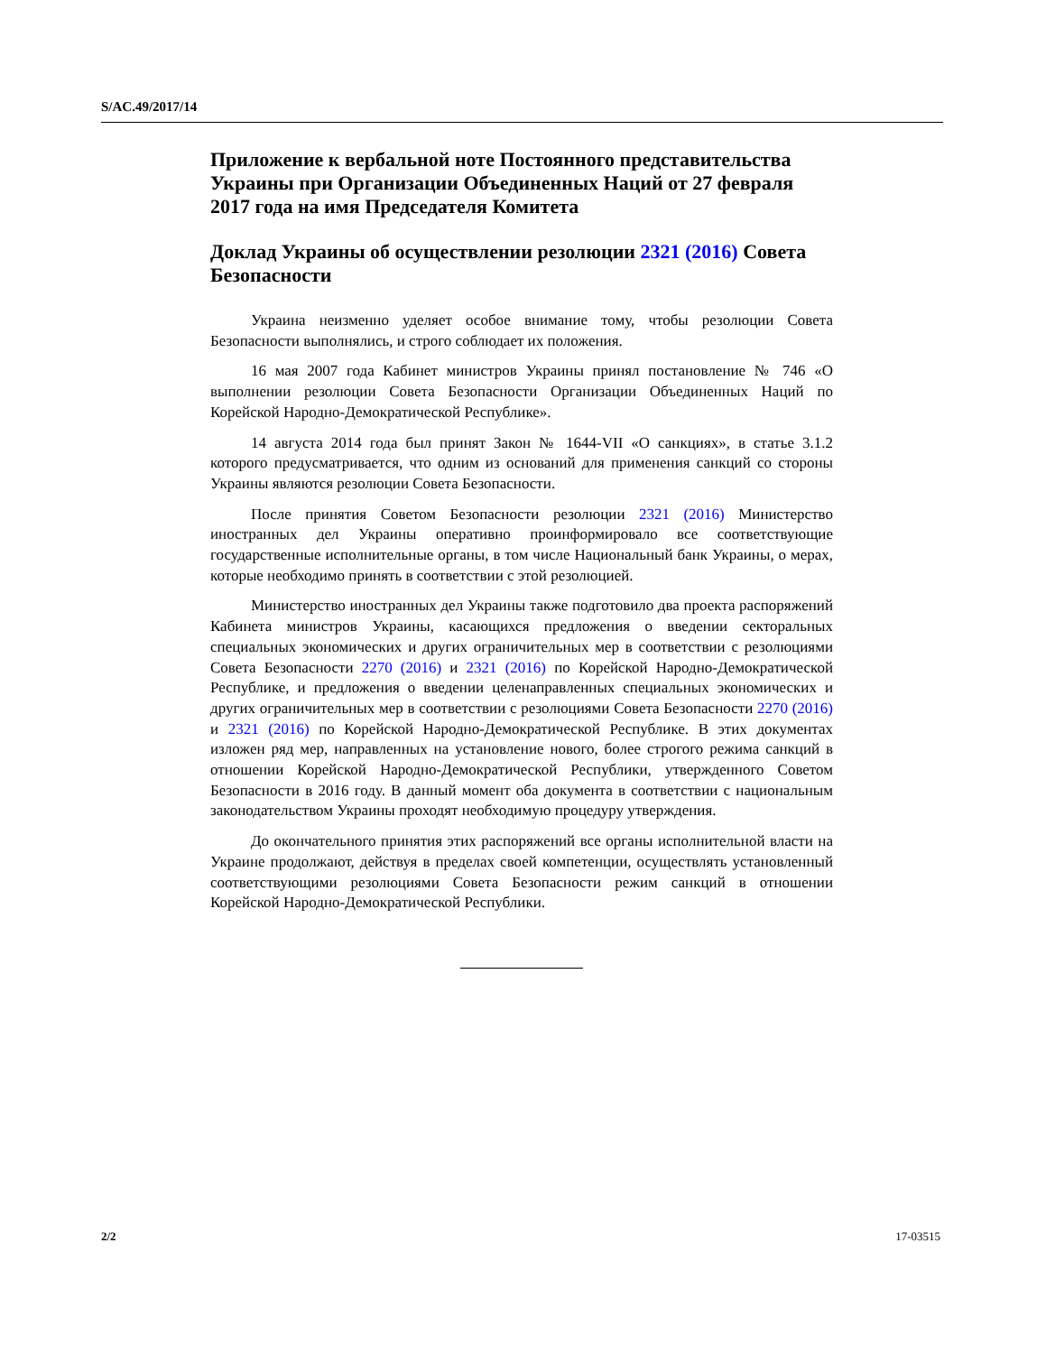S/AC.49/2017/14
Приложение к вербальной ноте Постоянного представительства Украины при Организации Объединенных Наций от 27 февраля 2017 года на имя Председателя Комитета
Доклад Украины об осуществлении резолюции 2321 (2016) Совета Безопасности
Украина неизменно уделяет особое внимание тому, чтобы резолюции Совета Безопасности выполнялись, и строго соблюдает их положения.
16 мая 2007 года Кабинет министров Украины принял постановление № 746 «О выполнении резолюции Совета Безопасности Организации Объединенных Наций по Корейской Народно-Демократической Республике».
14 августа 2014 года был принят Закон № 1644-VII «О санкциях», в статье 3.1.2 которого предусматривается, что одним из оснований для применения санкций со стороны Украины являются резолюции Совета Безопасности.
После принятия Советом Безопасности резолюции 2321 (2016) Министерство иностранных дел Украины оперативно проинформировало все соответствующие государственные исполнительные органы, в том числе Национальный банк Украины, о мерах, которые необходимо принять в соответствии с этой резолюцией.
Министерство иностранных дел Украины также подготовило два проекта распоряжений Кабинета министров Украины, касающихся предложения о введении секторальных специальных экономических и других ограничительных мер в соответствии с резолюциями Совета Безопасности 2270 (2016) и 2321 (2016) по Корейской Народно-Демократической Республике, и предложения о введении целенаправленных специальных экономических и других ограничительных мер в соответствии с резолюциями Совета Безопасности 2270 (2016) и 2321 (2016) по Корейской Народно-Демократической Республике. В этих документах изложен ряд мер, направленных на установление нового, более строгого режима санкций в отношении Корейской Народно-Демократической Республики, утвержденного Советом Безопасности в 2016 году. В данный момент оба документа в соответствии с национальным законодательством Украины проходят необходимую процедуру утверждения.
До окончательного принятия этих распоряжений все органы исполнительной власти на Украине продолжают, действуя в пределах своей компетенции, осуществлять установленный соответствующими резолюциями Совета Безопасности режим санкций в отношении Корейской Народно-Демократической Республики.
2/2 17-03515